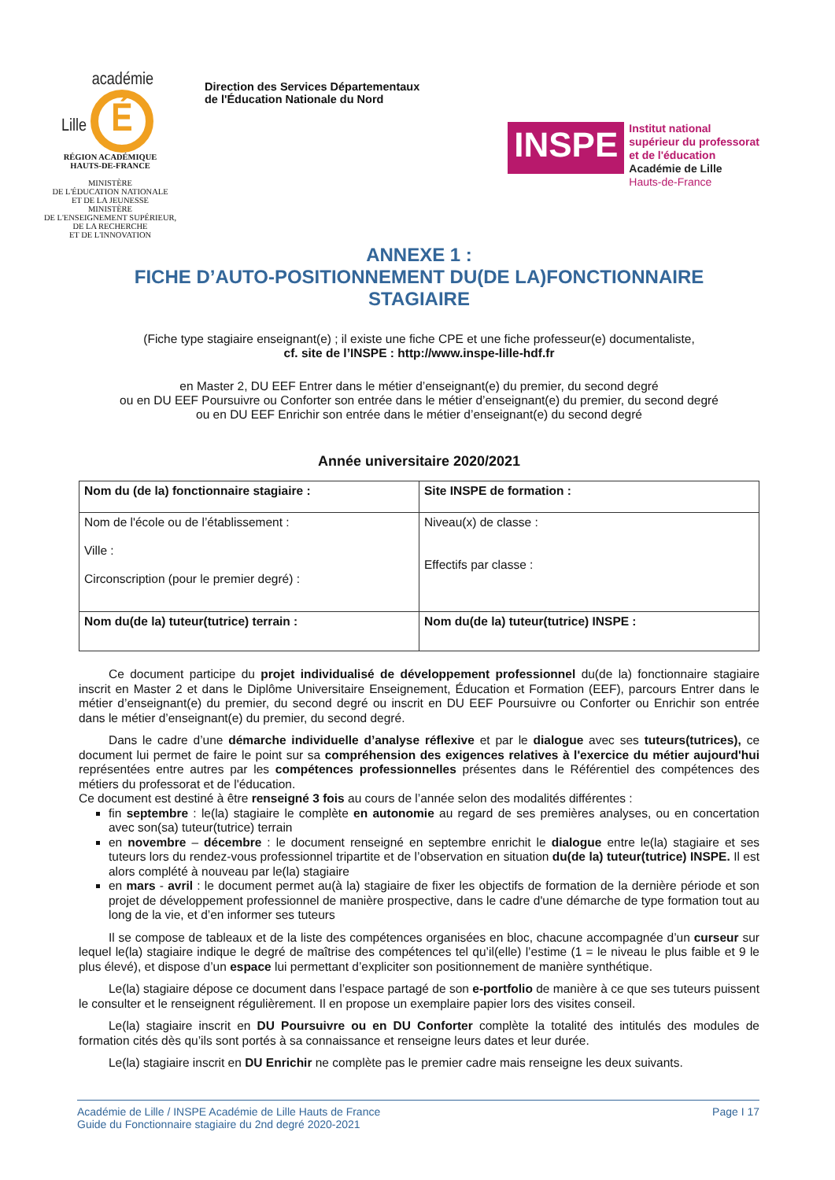académie
Lille É
RÉGION ACADÉMIQUE
HAUTS-DE-FRANCE
MINISTÈRE
DE L'ÉDUCATION NATIONALE
ET DE LA JEUNESSE
MINISTÈRE
DE L'ENSEIGNEMENT SUPÉRIEUR,
DE LA RECHERCHE
ET DE L'INNOVATION
Direction des Services Départementaux
de l'Éducation Nationale du Nord
INSPE
Institut national
supérieur du professorat
et de l'éducation
Académie de Lille
Hauts-de-France
ANNEXE 1 :
FICHE D’AUTO-POSITIONNEMENT DU(DE LA)FONCTIONNAIRE
STAGIAIRE
(Fiche type stagiaire enseignant(e) ; il existe une fiche CPE et une fiche professeur(e) documentaliste,
cf. site de l’INSPE : http://www.inspe-lille-hdf.fr
en Master 2, DU EEF Entrer dans le métier d’enseignant(e) du premier, du second degré
ou en DU EEF Poursuivre ou Conforter son entrée dans le métier d’enseignant(e) du premier, du second degré
ou en DU EEF Enrichir son entrée dans le métier d’enseignant(e) du second degré
Année universitaire 2020/2021
| Nom du (de la) fonctionnaire stagiaire : | Site INSPE de formation : |
| Nom de l'école ou de l’établissement : Ville : Circonscription (pour le premier degré) : | Niveau(x) de classe : Effectifs par classe : |
| Nom du(de la) tuteur(tutrice) terrain : | Nom du(de la) tuteur(tutrice) INSPE : |
Ce document participe du projet individualisé de développement professionnel du(de la) fonctionnaire stagiaire inscrit en Master 2 et dans le Diplôme Universitaire Enseignement, Éducation et Formation (EEF), parcours Entrer dans le métier d’enseignant(e) du premier, du second degré ou inscrit en DU EEF Poursuivre ou Conforter ou Enrichir son entrée dans le métier d’enseignant(e) du premier, du second degré.
Dans le cadre d’une démarche individuelle d’analyse réflexive et par le dialogue avec ses tuteurs(tutrices), ce document lui permet de faire le point sur sa compréhension des exigences relatives à l'exercice du métier aujourd'hui représentées entre autres par les compétences professionnelles présentes dans le Référentiel des compétences des métiers du professorat et de l'éducation.
Ce document est destiné à être renseigné 3 fois au cours de l’année selon des modalités différentes :
fin septembre : le(la) stagiaire le complète en autonomie au regard de ses premières analyses, ou en concertation avec son(sa) tuteur(tutrice) terrain
en novembre – décembre : le document renseigné en septembre enrichit le dialogue entre le(la) stagiaire et ses tuteurs lors du rendez-vous professionnel tripartite et de l’observation en situation du(de la) tuteur(tutrice) INSPE. Il est alors complété à nouveau par le(la) stagiaire
en mars - avril : le document permet au(à la) stagiaire de fixer les objectifs de formation de la dernière période et son projet de développement professionnel de manière prospective, dans le cadre d'une démarche de type formation tout au long de la vie, et d’en informer ses tuteurs
Il se compose de tableaux et de la liste des compétences organisées en bloc, chacune accompagnée d’un curseur sur lequel le(la) stagiaire indique le degré de maîtrise des compétences tel qu’il(elle) l’estime (1 = le niveau le plus faible et 9 le plus élevé), et dispose d’un espace lui permettant d’expliciter son positionnement de manière synthétique.
Le(la) stagiaire dépose ce document dans l’espace partagé de son e-portfolio de manière à ce que ses tuteurs puissent le consulter et le renseignent régulièrement. Il en propose un exemplaire papier lors des visites conseil.
Le(la) stagiaire inscrit en DU Poursuivre ou en DU Conforter complète la totalité des intitulés des modules de formation cités dès qu’ils sont portés à sa connaissance et renseigne leurs dates et leur durée.
Le(la) stagiaire inscrit en DU Enrichir ne complète pas le premier cadre mais renseigne les deux suivants.
Académie de Lille / INSPE Académie de Lille Hauts de France
Guide du Fonctionnaire stagiaire du 2nd degré 2020-2021
Page I 17